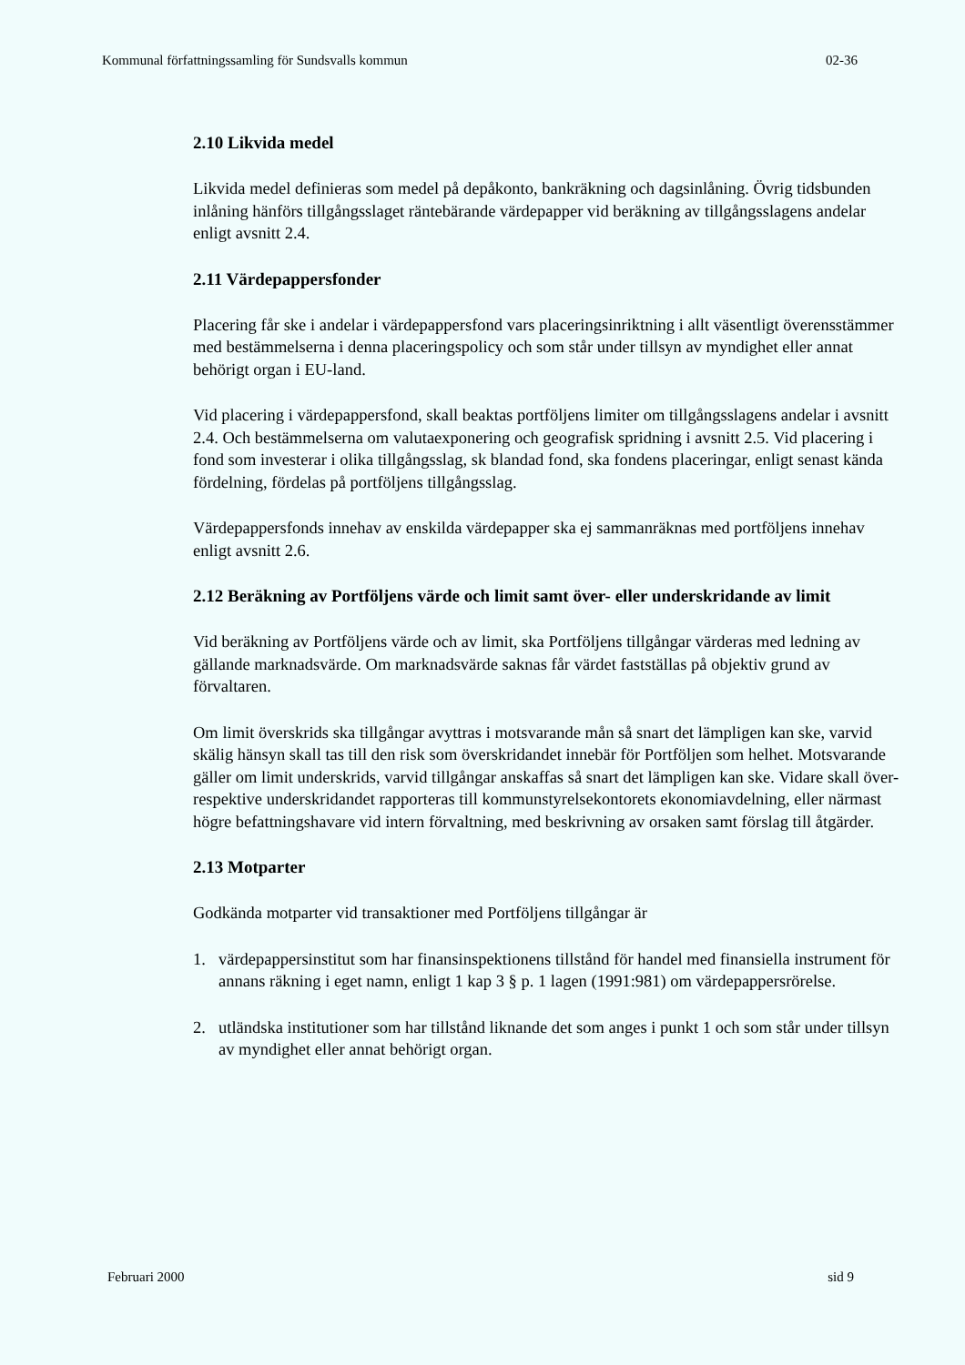Kommunal författningssamling för Sundsvalls kommun 02-36
2.10 Likvida medel
Likvida medel definieras som medel på depåkonto, bankräkning och dagsinlåning. Övrig tidsbunden inlåning hänförs tillgångsslaget räntebärande värdepapper vid beräkning av tillgångsslagens andelar enligt avsnitt 2.4.
2.11 Värdepappersfonder
Placering får ske i andelar i värdepappersfond vars placeringsinriktning i allt väsentligt överensstämmer med bestämmelserna i denna placeringspolicy och som står under tillsyn av myndighet eller annat behörigt organ i EU-land.
Vid placering i värdepappersfond, skall beaktas portföljens limiter om tillgångsslagens andelar i avsnitt 2.4. Och bestämmelserna om valutaexponering och geografisk spridning i avsnitt 2.5. Vid placering i fond som investerar i olika tillgångsslag, sk blandad fond, ska fondens placeringar, enligt senast kända fördelning, fördelas på portföljens tillgångsslag.
Värdepappersfonds innehav av enskilda värdepapper ska ej sammanräknas med portföljens innehav enligt avsnitt 2.6.
2.12 Beräkning av Portföljens värde och limit samt över- eller underskridande av limit
Vid beräkning av Portföljens värde och av limit, ska Portföljens tillgångar värderas med ledning av gällande marknadsvärde. Om marknadsvärde saknas får värdet fastställas på objektiv grund av förvaltaren.
Om limit överskrids ska tillgångar avyttras i motsvarande mån så snart det lämpligen kan ske, varvid skälig hänsyn skall tas till den risk som överskridandet innebär för Portföljen som helhet. Motsvarande gäller om limit underskrids, varvid tillgångar anskaffas så snart det lämpligen kan ske. Vidare skall över- respektive underskridandet rapporteras till kommunstyrelsekontorets ekonomiavdelning, eller närmast högre befattningshavare vid intern förvaltning, med beskrivning av orsaken samt förslag till åtgärder.
2.13 Motparter
Godkända motparter vid transaktioner med Portföljens tillgångar är
1. värdepappersinstitut som har finansinspektionens tillstånd för handel med finansiella instrument för annans räkning i eget namn, enligt 1 kap 3 § p. 1 lagen (1991:981) om värdepappersrörelse.
2. utländska institutioner som har tillstånd liknande det som anges i punkt 1 och som står under tillsyn av myndighet eller annat behörigt organ.
Februari 2000 sid 9